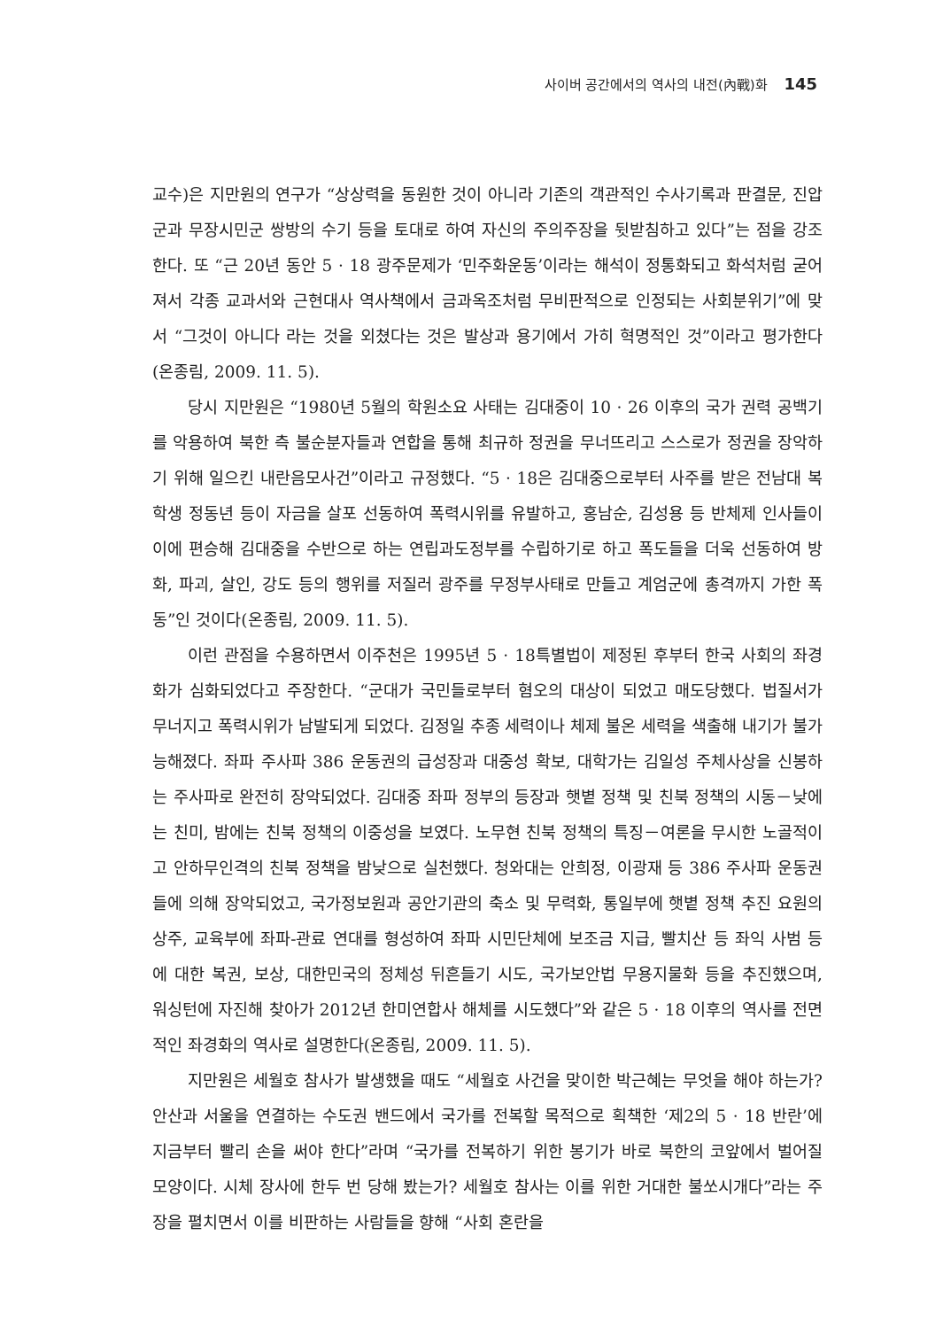사이버 공간에서의 역사의 내전(內戰)화 145
교수)은 지만원의 연구가 “상상력을 동원한 것이 아니라 기존의 객관적인 수사기록과 판결문, 진압군과 무장시민군 쌍방의 수기 등을 토대로 하여 자신의 주의주장을 뒷받침하고 있다”는 점을 강조한다. 또 “근 20년 동안 5 · 18 광주문제가 ‘민주화운동’이라는 해석이 정통화되고 화석처럼 굳어져서 각종 교과서와 근현대사 역사책에서 금과옥조처럼 무비판적으로 인정되는 사회분위기”에 맞서 “그것이 아니다 라는 것을 외쳤다는 것은 발상과 용기에서 가히 혁명적인 것”이라고 평가한다(온종림, 2009. 11. 5).
당시 지만원은 “1980년 5월의 학원소요 사태는 김대중이 10 · 26 이후의 국가 권력 공백기를 악용하여 북한 측 불순분자들과 연합을 통해 최규하 정권을 무너뜨리고 스스로가 정권을 장악하기 위해 일으킨 내란음모사건”이라고 규정했다. “5 · 18은 김대중으로부터 사주를 받은 전남대 복학생 정동년 등이 자금을 살포 선동하여 폭력시위를 유발하고, 홍남순, 김성용 등 반체제 인사들이 이에 편승해 김대중을 수반으로 하는 연립과도정부를 수립하기로 하고 폭도들을 더욱 선동하여 방화, 파괴, 살인, 강도 등의 행위를 저질러 광주를 무정부사태로 만들고 계엄군에 총격까지 가한 폭동”인 것이다(온종림, 2009. 11. 5).
이런 관점을 수용하면서 이주천은 1995년 5 · 18특별법이 제정된 후부터 한국 사회의 좌경화가 심화되었다고 주장한다. “군대가 국민들로부터 혐오의 대상이 되었고 매도당했다. 법질서가 무너지고 폭력시위가 남발되게 되었다. 김정일 추종 세력이나 체제 불온 세력을 색출해 내기가 불가능해졌다. 좌파 주사파 386 운동권의 급성장과 대중성 확보, 대학가는 김일성 주체사상을 신봉하는 주사파로 완전히 장악되었다. 김대중 좌파 정부의 등장과 햇볕 정책 및 친북 정책의 시동－낮에는 친미, 밤에는 친북 정책의 이중성을 보였다. 노무현 친북 정책의 특징－여론을 무시한 노골적이고 안하무인격의 친북 정책을 밤낮으로 실천했다. 청와대는 안희정, 이광재 등 386 주사파 운동권들에 의해 장악되었고, 국가정보원과 공안기관의 축소 및 무력화, 통일부에 햇볕 정책 추진 요원의 상주, 교육부에 좌파-관료 연대를 형성하여 좌파 시민단체에 보조금 지급, 빨치산 등 좌익 사범 등에 대한 복권, 보상, 대한민국의 정체성 뒤흔들기 시도, 국가보안법 무용지물화 등을 추진했으며, 워싱턴에 자진해 찾아가 2012년 한미연합사 해체를 시도했다”와 같은 5 · 18 이후의 역사를 전면적인 좌경화의 역사로 설명한다(온종림, 2009. 11. 5).
지만원은 세월호 참사가 발생했을 때도 “세월호 사건을 맞이한 박근혜는 무엇을 해야 하는가? 안산과 서울을 연결하는 수도권 밴드에서 국가를 전복할 목적으로 획책한 ‘제2의 5 · 18 반란’에 지금부터 빨리 손을 써야 한다”라며 “국가를 전복하기 위한 봉기가 바로 북한의 코앞에서 벌어질 모양이다. 시체 장사에 한두 번 당해 봤는가? 세월호 참사는 이를 위한 거대한 불쏘시개다”라는 주장을 펼치면서 이를 비판하는 사람들을 향해 “사회 혼란을